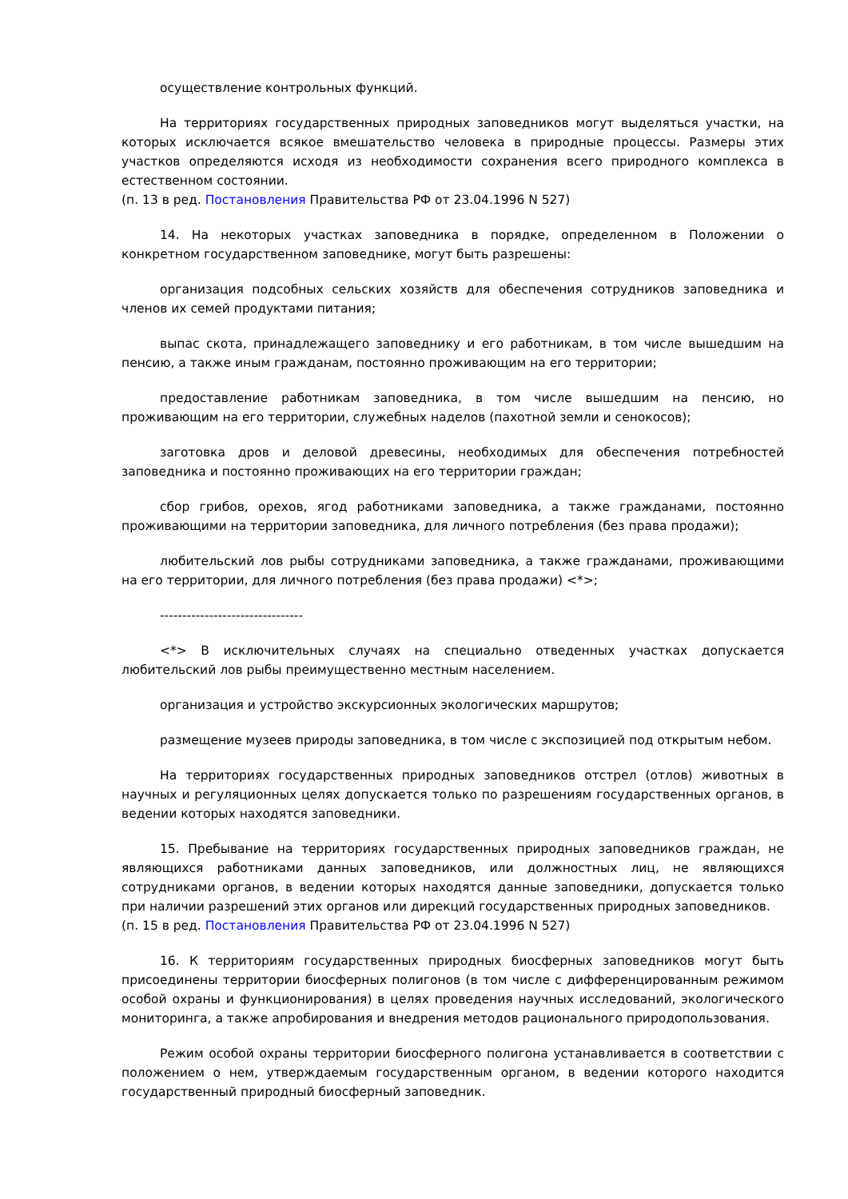осуществление контрольных функций.
На территориях государственных природных заповедников могут выделяться участки, на которых исключается всякое вмешательство человека в природные процессы. Размеры этих участков определяются исходя из необходимости сохранения всего природного комплекса в естественном состоянии.
(п. 13 в ред. Постановления Правительства РФ от 23.04.1996 N 527)
14. На некоторых участках заповедника в порядке, определенном в Положении о конкретном государственном заповеднике, могут быть разрешены:
организация подсобных сельских хозяйств для обеспечения сотрудников заповедника и членов их семей продуктами питания;
выпас скота, принадлежащего заповеднику и его работникам, в том числе вышедшим на пенсию, а также иным гражданам, постоянно проживающим на его территории;
предоставление работникам заповедника, в том числе вышедшим на пенсию, но проживающим на его территории, служебных наделов (пахотной земли и сенокосов);
заготовка дров и деловой древесины, необходимых для обеспечения потребностей заповедника и постоянно проживающих на его территории граждан;
сбор грибов, орехов, ягод работниками заповедника, а также гражданами, постоянно проживающими на территории заповедника, для личного потребления (без права продажи);
любительский лов рыбы сотрудниками заповедника, а также гражданами, проживающими на его территории, для личного потребления (без права продажи) <*>;
--------------------------------
<*> В исключительных случаях на специально отведенных участках допускается любительский лов рыбы преимущественно местным населением.
организация и устройство экскурсионных экологических маршрутов;
размещение музеев природы заповедника, в том числе с экспозицией под открытым небом.
На территориях государственных природных заповедников отстрел (отлов) животных в научных и регуляционных целях допускается только по разрешениям государственных органов, в ведении которых находятся заповедники.
15. Пребывание на территориях государственных природных заповедников граждан, не являющихся работниками данных заповедников, или должностных лиц, не являющихся сотрудниками органов, в ведении которых находятся данные заповедники, допускается только при наличии разрешений этих органов или дирекций государственных природных заповедников.
(п. 15 в ред. Постановления Правительства РФ от 23.04.1996 N 527)
16. К территориям государственных природных биосферных заповедников могут быть присоединены территории биосферных полигонов (в том числе с дифференцированным режимом особой охраны и функционирования) в целях проведения научных исследований, экологического мониторинга, а также апробирования и внедрения методов рационального природопользования.
Режим особой охраны территории биосферного полигона устанавливается в соответствии с положением о нем, утверждаемым государственным органом, в ведении которого находится государственный природный биосферный заповедник.